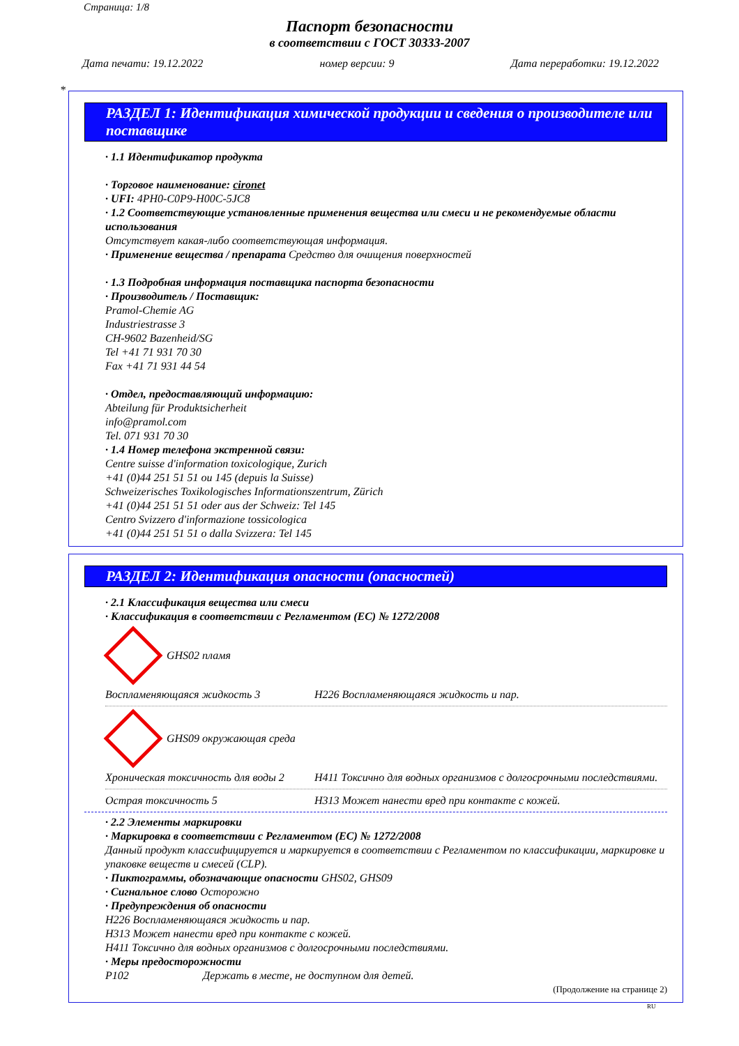Страница: 1/8
Паспорт безопасности
в соответствии с ГОСТ 30333-2007
Дата печати: 19.12.2022 номер версии: 9 Дата переработки: 19.12.2022
*
РАЗДЕЛ 1: Идентификация химической продукции и сведения о производителе или поставщике
· 1.1 Идентификатор продукта
· Торговое наименование: cironet
· UFI: 4PH0-C0P9-H00C-5JC8
· 1.2 Соответствующие установленные применения вещества или смеси и не рекомендуемые области использования
Отсутствует какая-либо соответствующая информация.
· Применение вещества / препарата Средство для очищения поверхностей
· 1.3 Подробная информация поставщика паспорта безопасности
· Производитель / Поставщик:
Pramol-Chemie AG
Industriestrasse 3
CH-9602 Bazenheid/SG
Tel +41 71 931 70 30
Fax +41 71 931 44 54
· Отдел, предоставляющий информацию:
Abteilung für Produktsicherheit
info@pramol.com
Tel. 071 931 70 30
· 1.4 Номер телефона экстренной связи:
Centre suisse d'information toxicologique, Zurich
+41 (0)44 251 51 51 ou 145 (depuis la Suisse)
Schweizerisches Toxikologisches Informationszentrum, Zürich
+41 (0)44 251 51 51 oder aus der Schweiz: Tel 145
Centro Svizzero d'informazione tossicologica
+41 (0)44 251 51 51 o dalla Svizzera: Tel 145
РАЗДЕЛ 2: Идентификация опасности (опасностей)
· 2.1 Классификация вещества или смеси
· Классификация в соответствии с Регламентом (ЕС) № 1272/2008
GHS02 пламя
Воспламеняющаяся жидкость 3 H226 Воспламеняющаяся жидкость и пар.
GHS09 окружающая среда
Хроническая токсичность для воды 2 H411 Токсично для водных организмов с долгосрочными последствиями.
Острая токсичность 5 H313 Может нанести вред при контакте с кожей.
· 2.2 Элементы маркировки
· Маркировка в соответствии с Регламентом (ЕС) № 1272/2008
Данный продукт классифицируется и маркируется в соответствии с Регламентом по классификации, маркировке и упаковке веществ и смесей (CLP).
· Пиктограммы, обозначающие опасности GHS02, GHS09
· Сигнальное слово Осторожно
· Предупреждения об опасности
H226 Воспламеняющаяся жидкость и пар.
H313 Может нанести вред при контакте с кожей.
H411 Токсично для водных организмов с долгосрочными последствиями.
· Меры предосторожности
P102 Держать в месте, не доступном для детей.
(Продолжение на странице 2)
RU